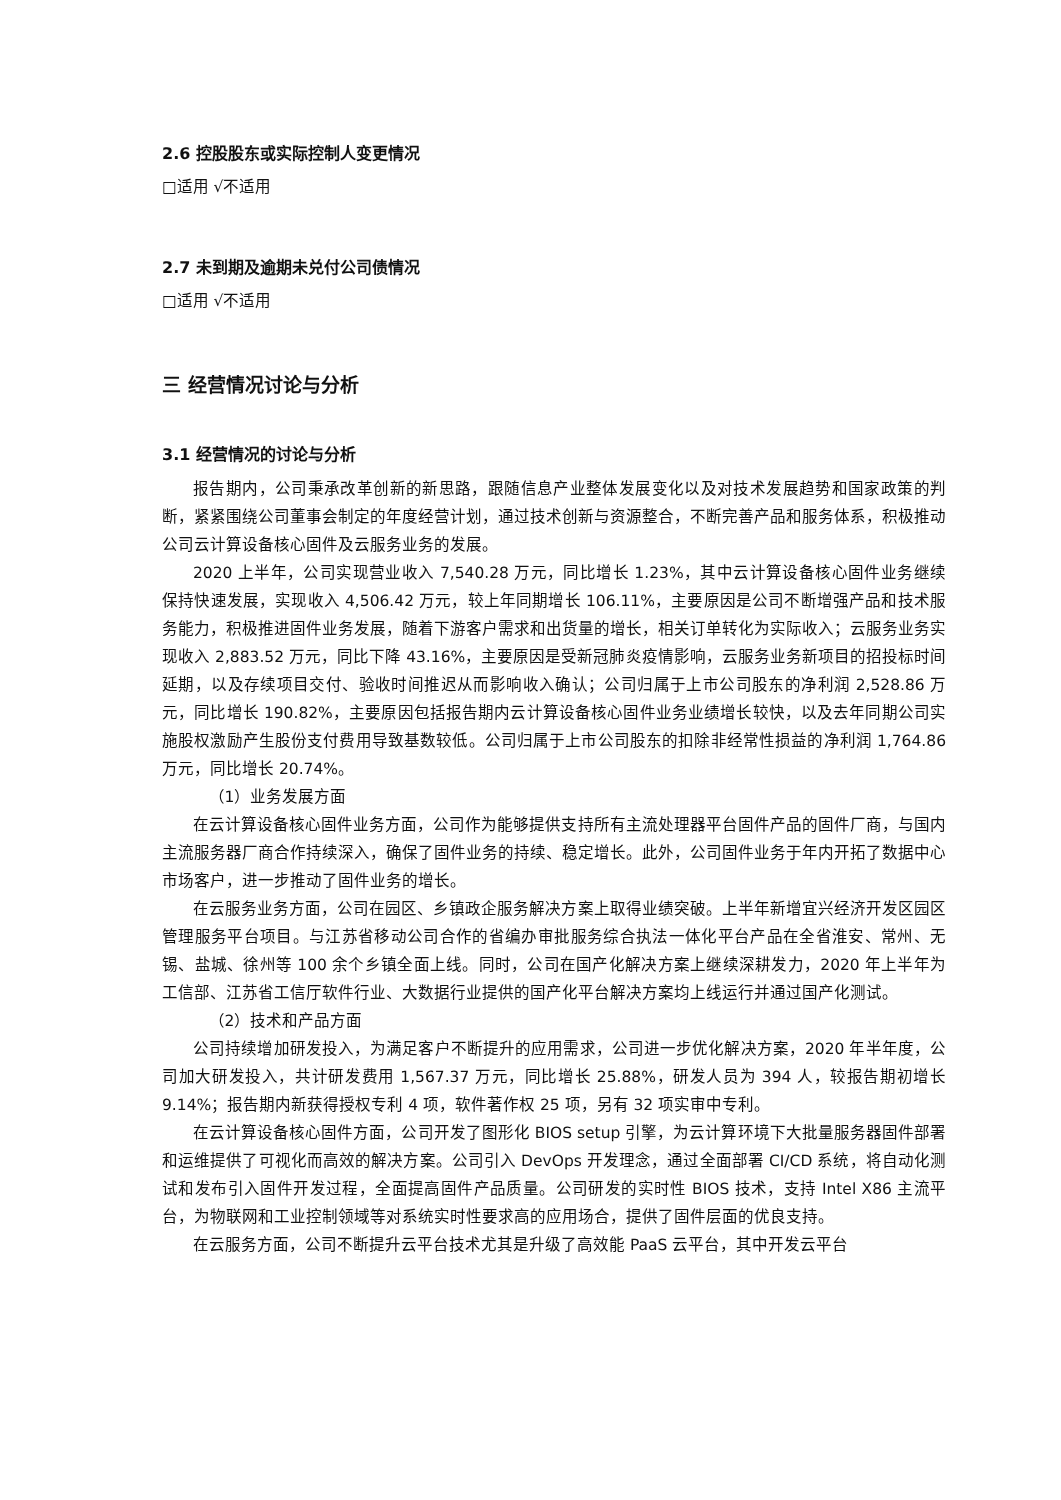2.6 控股股东或实际控制人变更情况
□适用 √不适用
2.7 未到期及逾期未兑付公司债情况
□适用 √不适用
三 经营情况讨论与分析
3.1 经营情况的讨论与分析
报告期内，公司秉承改革创新的新思路，跟随信息产业整体发展变化以及对技术发展趋势和国家政策的判断，紧紧围绕公司董事会制定的年度经营计划，通过技术创新与资源整合，不断完善产品和服务体系，积极推动公司云计算设备核心固件及云服务业务的发展。
2020 上半年，公司实现营业收入 7,540.28 万元，同比增长 1.23%，其中云计算设备核心固件业务继续保持快速发展，实现收入 4,506.42 万元，较上年同期增长 106.11%，主要原因是公司不断增强产品和技术服务能力，积极推进固件业务发展，随着下游客户需求和出货量的增长，相关订单转化为实际收入；云服务业务实现收入 2,883.52 万元，同比下降 43.16%，主要原因是受新冠肺炎疫情影响，云服务业务新项目的招投标时间延期，以及存续项目交付、验收时间推迟从而影响收入确认；公司归属于上市公司股东的净利润 2,528.86 万元，同比增长 190.82%，主要原因包括报告期内云计算设备核心固件业务业绩增长较快，以及去年同期公司实施股权激励产生股份支付费用导致基数较低。公司归属于上市公司股东的扣除非经常性损益的净利润 1,764.86 万元，同比增长 20.74%。
（1）业务发展方面
在云计算设备核心固件业务方面，公司作为能够提供支持所有主流处理器平台固件产品的固件厂商，与国内主流服务器厂商合作持续深入，确保了固件业务的持续、稳定增长。此外，公司固件业务于年内开拓了数据中心市场客户，进一步推动了固件业务的增长。
在云服务业务方面，公司在园区、乡镇政企服务解决方案上取得业绩突破。上半年新增宜兴经济开发区园区管理服务平台项目。与江苏省移动公司合作的省编办审批服务综合执法一体化平台产品在全省淮安、常州、无锡、盐城、徐州等 100 余个乡镇全面上线。同时，公司在国产化解决方案上继续深耕发力，2020 年上半年为工信部、江苏省工信厅软件行业、大数据行业提供的国产化平台解决方案均上线运行并通过国产化测试。
（2）技术和产品方面
公司持续增加研发投入，为满足客户不断提升的应用需求，公司进一步优化解决方案，2020 年半年度，公司加大研发投入，共计研发费用 1,567.37 万元，同比增长 25.88%，研发人员为 394 人，较报告期初增长 9.14%；报告期内新获得授权专利 4 项，软件著作权 25 项，另有 32 项实审中专利。
在云计算设备核心固件方面，公司开发了图形化 BIOS setup 引擎，为云计算环境下大批量服务器固件部署和运维提供了可视化而高效的解决方案。公司引入 DevOps 开发理念，通过全面部署 CI/CD 系统，将自动化测试和发布引入固件开发过程，全面提高固件产品质量。公司研发的实时性 BIOS 技术，支持 Intel X86 主流平台，为物联网和工业控制领域等对系统实时性要求高的应用场合，提供了固件层面的优良支持。
在云服务方面，公司不断提升云平台技术尤其是升级了高效能 PaaS 云平台，其中开发云平台